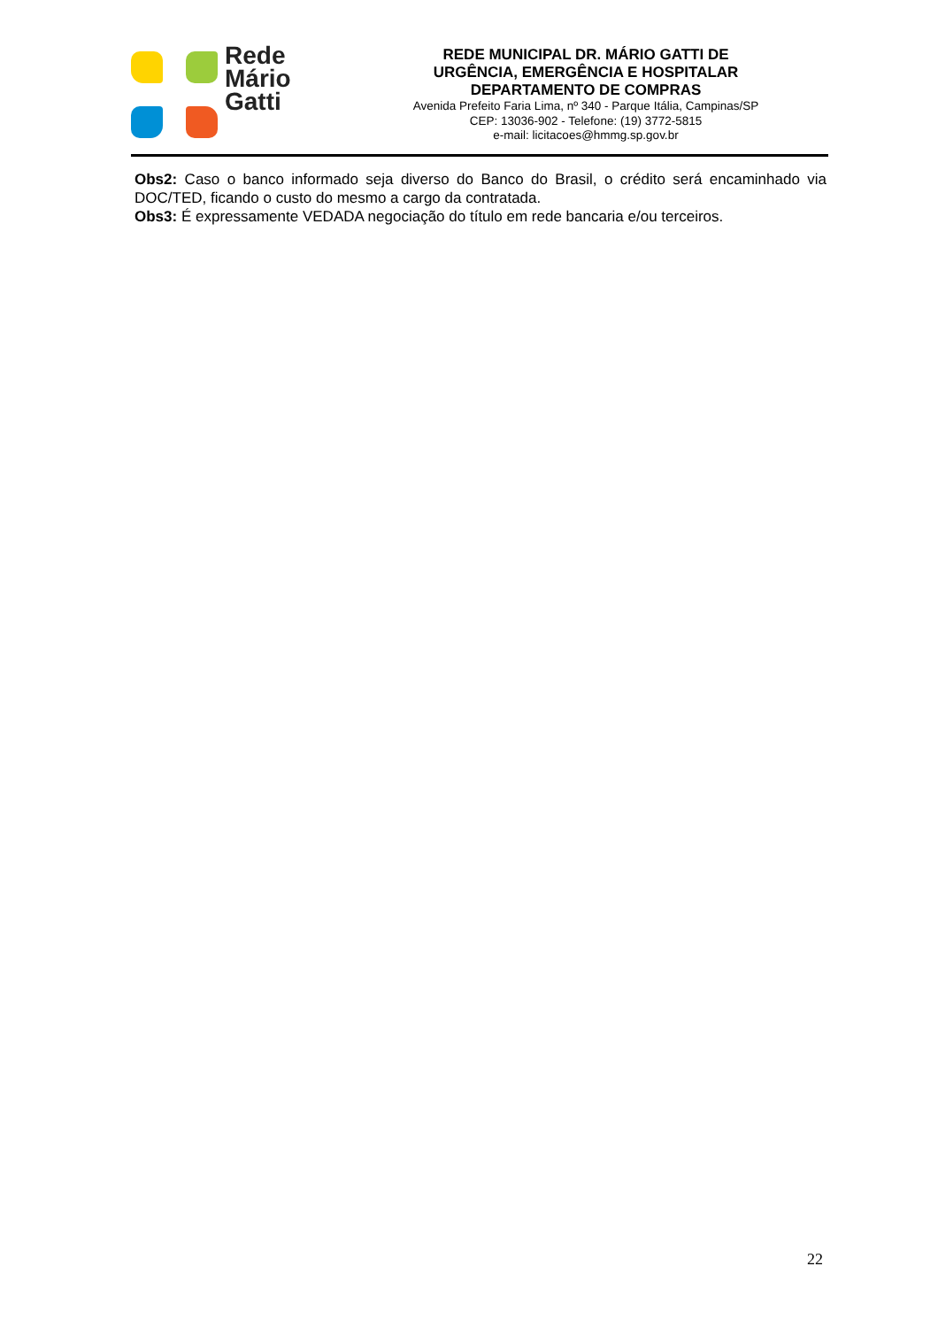Rede
Mário
Gatti
REDE MUNICIPAL DR. MÁRIO GATTI DE
URGÊNCIA, EMERGÊNCIA E HOSPITALAR
DEPARTAMENTO DE COMPRAS
Avenida Prefeito Faria Lima, nº 340 - Parque Itália, Campinas/SP
CEP: 13036-902 - Telefone: (19) 3772-5815
e-mail: licitacoes@hmmg.sp.gov.br
Obs2: Caso o banco informado seja diverso do Banco do Brasil, o crédito será encaminhado via DOC/TED, ficando o custo do mesmo a cargo da contratada.
Obs3: É expressamente VEDADA negociação do título em rede bancaria e/ou terceiros.
22